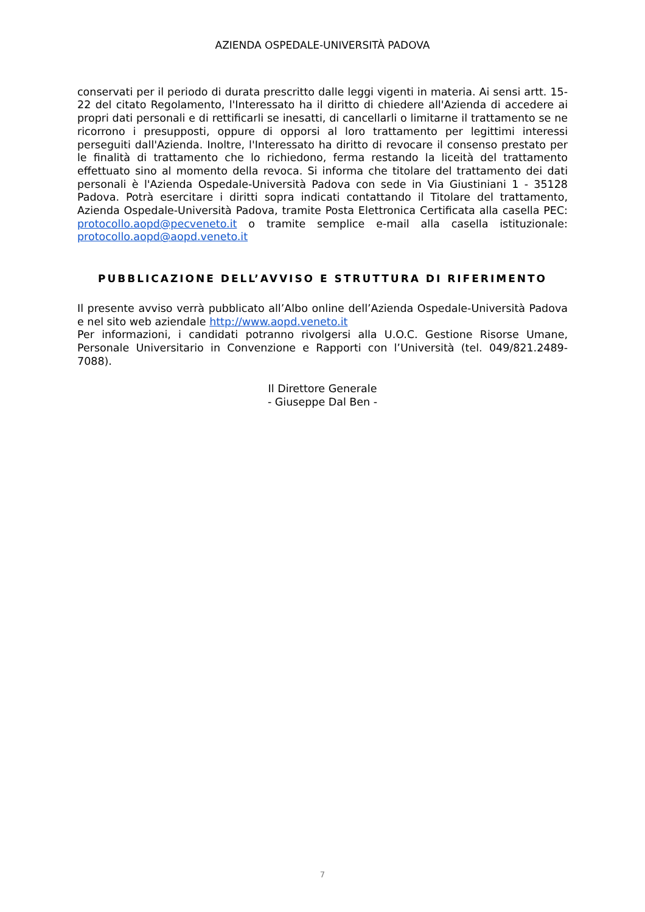AZIENDA OSPEDALE-UNIVERSITÀ PADOVA
conservati per il periodo di durata prescritto dalle leggi vigenti in materia. Ai sensi artt. 15-22 del citato Regolamento, l'Interessato ha il diritto di chiedere all'Azienda di accedere ai propri dati personali e di rettificarli se inesatti, di cancellarli o limitarne il trattamento se ne ricorrono i presupposti, oppure di opporsi al loro trattamento per legittimi interessi perseguiti dall'Azienda. Inoltre, l'Interessato ha diritto di revocare il consenso prestato per le finalità di trattamento che lo richiedono, ferma restando la liceità del trattamento effettuato sino al momento della revoca. Si informa che titolare del trattamento dei dati personali è l'Azienda Ospedale-Università Padova con sede in Via Giustiniani 1 - 35128 Padova. Potrà esercitare i diritti sopra indicati contattando il Titolare del trattamento, Azienda Ospedale-Università Padova, tramite Posta Elettronica Certificata alla casella PEC: protocollo.aopd@pecveneto.it o tramite semplice e-mail alla casella istituzionale: protocollo.aopd@aopd.veneto.it
PUBBLICAZIONE DELL’AVVISO E STRUTTURA DI RIFERIMENTO
Il presente avviso verrà pubblicato all’Albo online dell’Azienda Ospedale-Università Padova e nel sito web aziendale http://www.aopd.veneto.it
Per informazioni, i candidati potranno rivolgersi alla U.O.C. Gestione Risorse Umane, Personale Universitario in Convenzione e Rapporti con l’Università (tel. 049/821.2489-7088).
Il Direttore Generale
- Giuseppe Dal Ben -
7